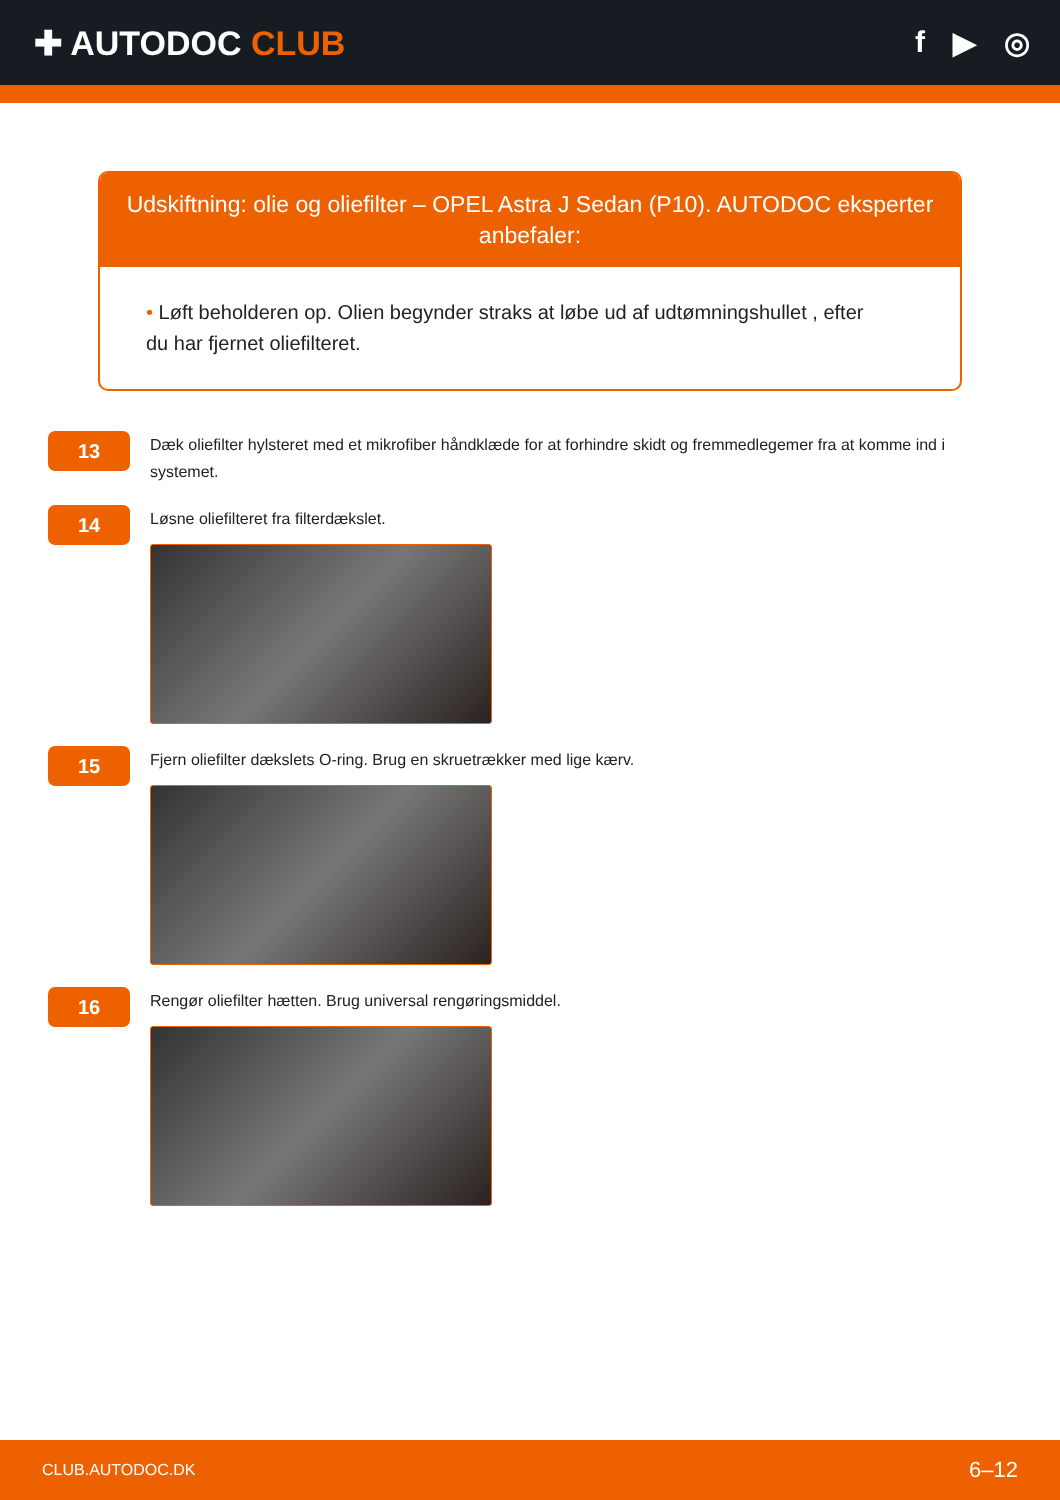✚ AUTODOC CLUB f ▶ ◎
Udskiftning: olie og oliefilter – OPEL Astra J Sedan (P10). AUTODOC eksperter anbefaler:
• Løft beholderen op. Olien begynder straks at løbe ud af udtømningshullet , efter du har fjernet oliefilteret.
13
Dæk oliefilter hylsteret med et mikrofiber håndklæde for at forhindre skidt og fremmedlegemer fra at komme ind i systemet.
14
Løsne oliefilteret fra filterdækslet.
15
Fjern oliefilter dækslets O-ring. Brug en skruetrækker med lige kærv.
16
Rengør oliefilter hætten. Brug universal rengøringsmiddel.
CLUB.AUTODOC.DK 6–12